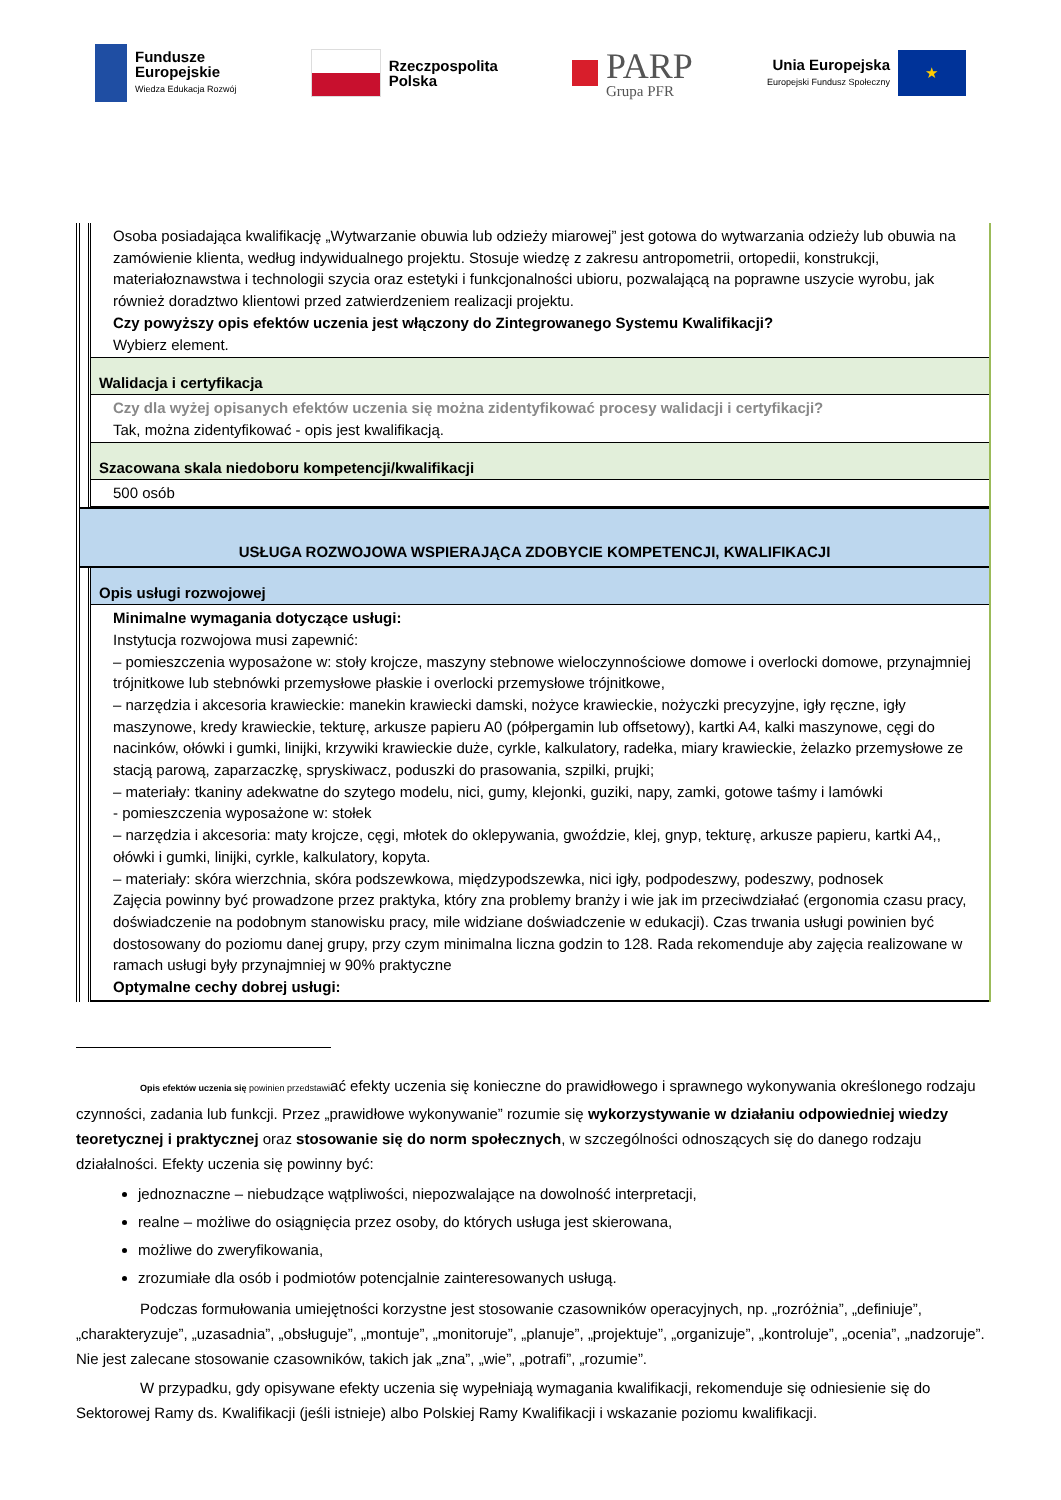Fundusze
Europejskie
Wiedza Edukacja Rozwój
Rzeczpospolita
Polska
PARP
Grupa PFR
Unia Europejska
Europejski Fundusz Społeczny
★
Osoba posiadająca kwalifikację „Wytwarzanie obuwia lub odzieży miarowej” jest gotowa do wytwarzania odzieży lub obuwia na zamówienie klienta, według indywidualnego projektu. Stosuje wiedzę z zakresu antropometrii, ortopedii, konstrukcji, materiałoznawstwa i technologii szycia oraz estetyki i funkcjonalności ubioru, pozwalającą na poprawne uszycie wyrobu, jak również doradztwo klientowi przed zatwierdzeniem realizacji projektu.
Czy powyższy opis efektów uczenia jest włączony do Zintegrowanego Systemu Kwalifikacji?
Wybierz element.
Walidacja i certyfikacja
Czy dla wyżej opisanych efektów uczenia się można zidentyfikować procesy walidacji i certyfikacji?
Tak, można zidentyfikować - opis jest kwalifikacją.
Szacowana skala niedoboru kompetencji/kwalifikacji
500 osób
USŁUGA ROZWOJOWA WSPIERAJĄCA ZDOBYCIE KOMPETENCJI, KWALIFIKACJI
Opis usługi rozwojowej
Minimalne wymagania dotyczące usługi:
Instytucja rozwojowa musi zapewnić:
– pomieszczenia wyposażone w: stoły krojcze, maszyny stebnowe wieloczynnościowe domowe i overlocki domowe, przynajmniej trójnitkowe lub stebnówki przemysłowe płaskie i overlocki przemysłowe trójnitkowe,
– narzędzia i akcesoria krawieckie: manekin krawiecki damski, nożyce krawieckie, nożyczki precyzyjne, igły ręczne, igły maszynowe, kredy krawieckie, tekturę, arkusze papieru A0 (półpergamin lub offsetowy), kartki A4, kalki maszynowe, cęgi do nacinków, ołówki i gumki, linijki, krzywiki krawieckie duże, cyrkle, kalkulatory, radełka, miary krawieckie, żelazko przemysłowe ze stacją parową, zaparzaczkę, spryskiwacz, poduszki do prasowania, szpilki, prujki;
– materiały: tkaniny adekwatne do szytego modelu, nici, gumy, klejonki, guziki, napy, zamki, gotowe taśmy i lamówki
- pomieszczenia wyposażone w: stołek
– narzędzia i akcesoria: maty krojcze, cęgi, młotek do oklepywania, gwoździe, klej, gnyp, tekturę, arkusze papieru, kartki A4,, ołówki i gumki, linijki, cyrkle, kalkulatory, kopyta.
– materiały: skóra wierzchnia, skóra podszewkowa, międzypodszewka, nici igły, podpodeszwy, podeszwy, podnosek
Zajęcia powinny być prowadzone przez praktyka, który zna problemy branży i wie jak im przeciwdziałać (ergonomia czasu pracy, doświadczenie na podobnym stanowisku pracy, mile widziane doświadczenie w edukacji). Czas trwania usługi powinien być dostosowany do poziomu danej grupy, przy czym minimalna liczna godzin to 128. Rada rekomenduje aby zajęcia realizowane w ramach usługi były przynajmniej w 90% praktyczne
Optymalne cechy dobrej usługi:
Opis efektów uczenia się powinien przedstawiać efekty uczenia się konieczne do prawidłowego i sprawnego wykonywania określonego rodzaju czynności, zadania lub funkcji. Przez „prawidłowe wykonywanie” rozumie się wykorzystywanie w działaniu odpowiedniej wiedzy teoretycznej i praktycznej oraz stosowanie się do norm społecznych, w szczególności odnoszących się do danego rodzaju działalności. Efekty uczenia się powinny być:
jednoznaczne – niebudzące wątpliwości, niepozwalające na dowolność interpretacji,
realne – możliwe do osiągnięcia przez osoby, do których usługa jest skierowana,
możliwe do zweryfikowania,
zrozumiałe dla osób i podmiotów potencjalnie zainteresowanych usługą.
Podczas formułowania umiejętności korzystne jest stosowanie czasowników operacyjnych, np. „rozróżnia”, „definiuje”, „charakteryzuje”, „uzasadnia”, „obsługuje”, „montuje”, „monitoruje”, „planuje”, „projektuje”, „organizuje”, „kontroluje”, „ocenia”, „nadzoruje”. Nie jest zalecane stosowanie czasowników, takich jak „zna”, „wie”, „potrafi”, „rozumie”.
W przypadku, gdy opisywane efekty uczenia się wypełniają wymagania kwalifikacji, rekomenduje się odniesienie się do Sektorowej Ramy ds. Kwalifikacji (jeśli istnieje) albo Polskiej Ramy Kwalifikacji i wskazanie poziomu kwalifikacji.